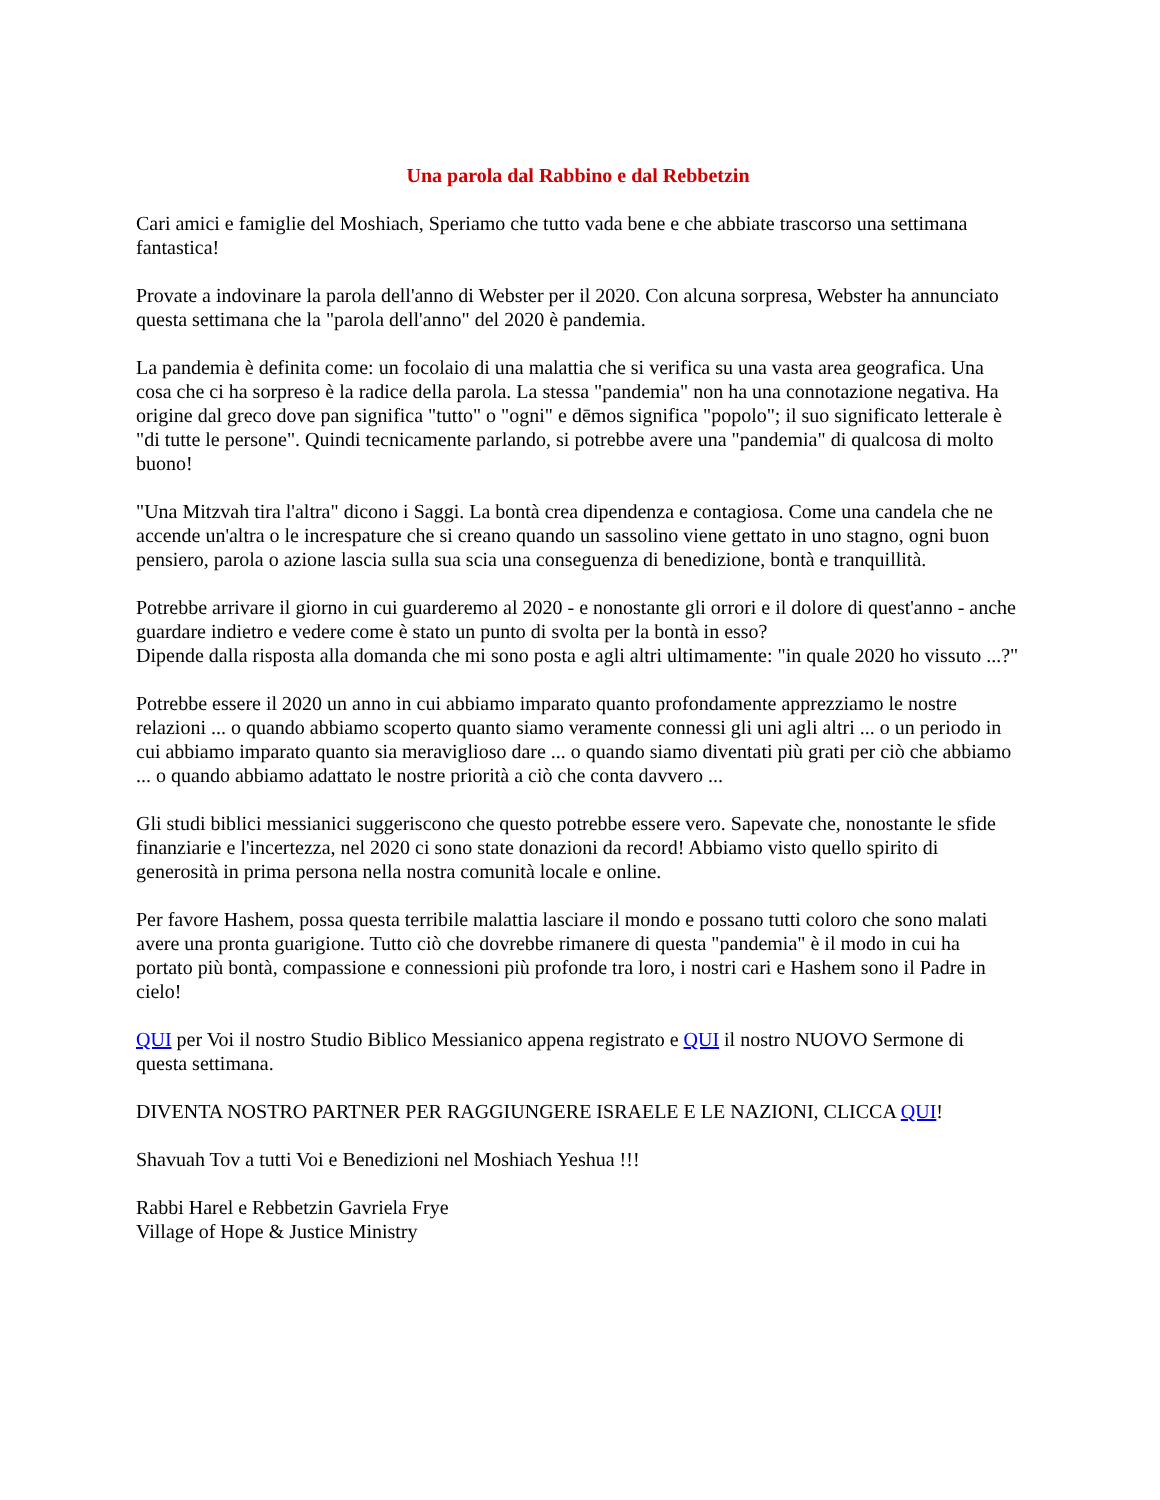Una parola dal Rabbino e dal Rebbetzin
Cari amici e famiglie del Moshiach, Speriamo che tutto vada bene e che abbiate trascorso una settimana fantastica!
Provate a indovinare la parola dell'anno di Webster per il 2020. Con alcuna sorpresa, Webster ha annunciato questa settimana che la "parola dell'anno" del 2020 è pandemia.
La pandemia è definita come: un focolaio di una malattia che si verifica su una vasta area geografica. Una cosa che ci ha sorpreso è la radice della parola. La stessa "pandemia" non ha una connotazione negativa. Ha origine dal greco dove pan significa "tutto" o "ogni" e dēmos significa "popolo"; il suo significato letterale è "di tutte le persone". Quindi tecnicamente parlando, si potrebbe avere una "pandemia" di qualcosa di molto buono!
"Una Mitzvah tira l'altra" dicono i Saggi. La bontà crea dipendenza e contagiosa. Come una candela che ne accende un'altra o le increspature che si creano quando un sassolino viene gettato in uno stagno, ogni buon pensiero, parola o azione lascia sulla sua scia una conseguenza di benedizione, bontà e tranquillità.
Potrebbe arrivare il giorno in cui guarderemo al 2020 - e nonostante gli orrori e il dolore di quest'anno - anche guardare indietro e vedere come è stato un punto di svolta per la bontà in esso?
Dipende dalla risposta alla domanda che mi sono posta e agli altri ultimamente: "in quale 2020 ho vissuto ...?"
Potrebbe essere il 2020 un anno in cui abbiamo imparato quanto profondamente apprezziamo le nostre relazioni ... o quando abbiamo scoperto quanto siamo veramente connessi gli uni agli altri ... o un periodo in cui abbiamo imparato quanto sia meraviglioso dare ... o quando siamo diventati più grati per ciò che abbiamo ... o quando abbiamo adattato le nostre priorità a ciò che conta davvero ...
Gli studi biblici messianici suggeriscono che questo potrebbe essere vero. Sapevate che, nonostante le sfide finanziarie e l'incertezza, nel 2020 ci sono state donazioni da record! Abbiamo visto quello spirito di generosità in prima persona nella nostra comunità locale e online.
Per favore Hashem, possa questa terribile malattia lasciare il mondo e possano tutti coloro che sono malati avere una pronta guarigione. Tutto ciò che dovrebbe rimanere di questa "pandemia" è il modo in cui ha portato più bontà, compassione e connessioni più profonde tra loro, i nostri cari e Hashem sono il Padre in cielo!
QUI per Voi il nostro Studio Biblico Messianico appena registrato e QUI il nostro NUOVO Sermone di questa settimana.
DIVENTA NOSTRO PARTNER PER RAGGIUNGERE ISRAELE E LE NAZIONI, CLICCA QUI!
Shavuah Tov a tutti Voi e Benedizioni nel Moshiach Yeshua !!!
Rabbi Harel e Rebbetzin Gavriela Frye
Village of Hope & Justice Ministry